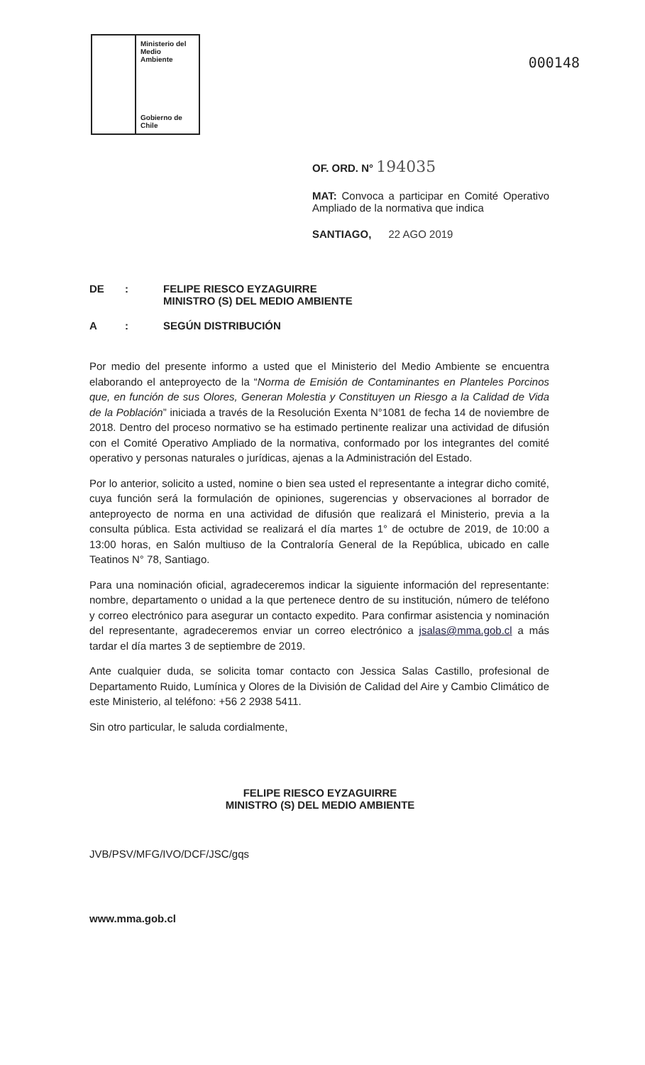Ministerio del
Medio
Ambiente
Gobierno de Chile
000148
OF. ORD. N° 194035
MAT: Convoca a participar en Comité Operativo Ampliado de la normativa que indica
SANTIAGO, 22 AGO 2019
DE : FELIPE RIESCO EYZAGUIRRE
MINISTRO (S) DEL MEDIO AMBIENTE
A : SEGÚN DISTRIBUCIÓN
Por medio del presente informo a usted que el Ministerio del Medio Ambiente se encuentra elaborando el anteproyecto de la “Norma de Emisión de Contaminantes en Planteles Porcinos que, en función de sus Olores, Generan Molestia y Constituyen un Riesgo a la Calidad de Vida de la Población” iniciada a través de la Resolución Exenta N°1081 de fecha 14 de noviembre de 2018. Dentro del proceso normativo se ha estimado pertinente realizar una actividad de difusión con el Comité Operativo Ampliado de la normativa, conformado por los integrantes del comité operativo y personas naturales o jurídicas, ajenas a la Administración del Estado.
Por lo anterior, solicito a usted, nomine o bien sea usted el representante a integrar dicho comité, cuya función será la formulación de opiniones, sugerencias y observaciones al borrador de anteproyecto de norma en una actividad de difusión que realizará el Ministerio, previa a la consulta pública. Esta actividad se realizará el día martes 1° de octubre de 2019, de 10:00 a 13:00 horas, en Salón multiuso de la Contraloría General de la República, ubicado en calle Teatinos N° 78, Santiago.
Para una nominación oficial, agradeceremos indicar la siguiente información del representante: nombre, departamento o unidad a la que pertenece dentro de su institución, número de teléfono y correo electrónico para asegurar un contacto expedito. Para confirmar asistencia y nominación del representante, agradeceremos enviar un correo electrónico a jsalas@mma.gob.cl a más tardar el día martes 3 de septiembre de 2019.
Ante cualquier duda, se solicita tomar contacto con Jessica Salas Castillo, profesional de Departamento Ruido, Lumínica y Olores de la División de Calidad del Aire y Cambio Climático de este Ministerio, al teléfono: +56 2 2938 5411.
Sin otro particular, le saluda cordialmente,
FELIPE RIESCO EYZAGUIRRE
MINISTRO (S) DEL MEDIO AMBIENTE
JVB/PSV/MFG/IVO/DCF/JSC/gqs
www.mma.gob.cl